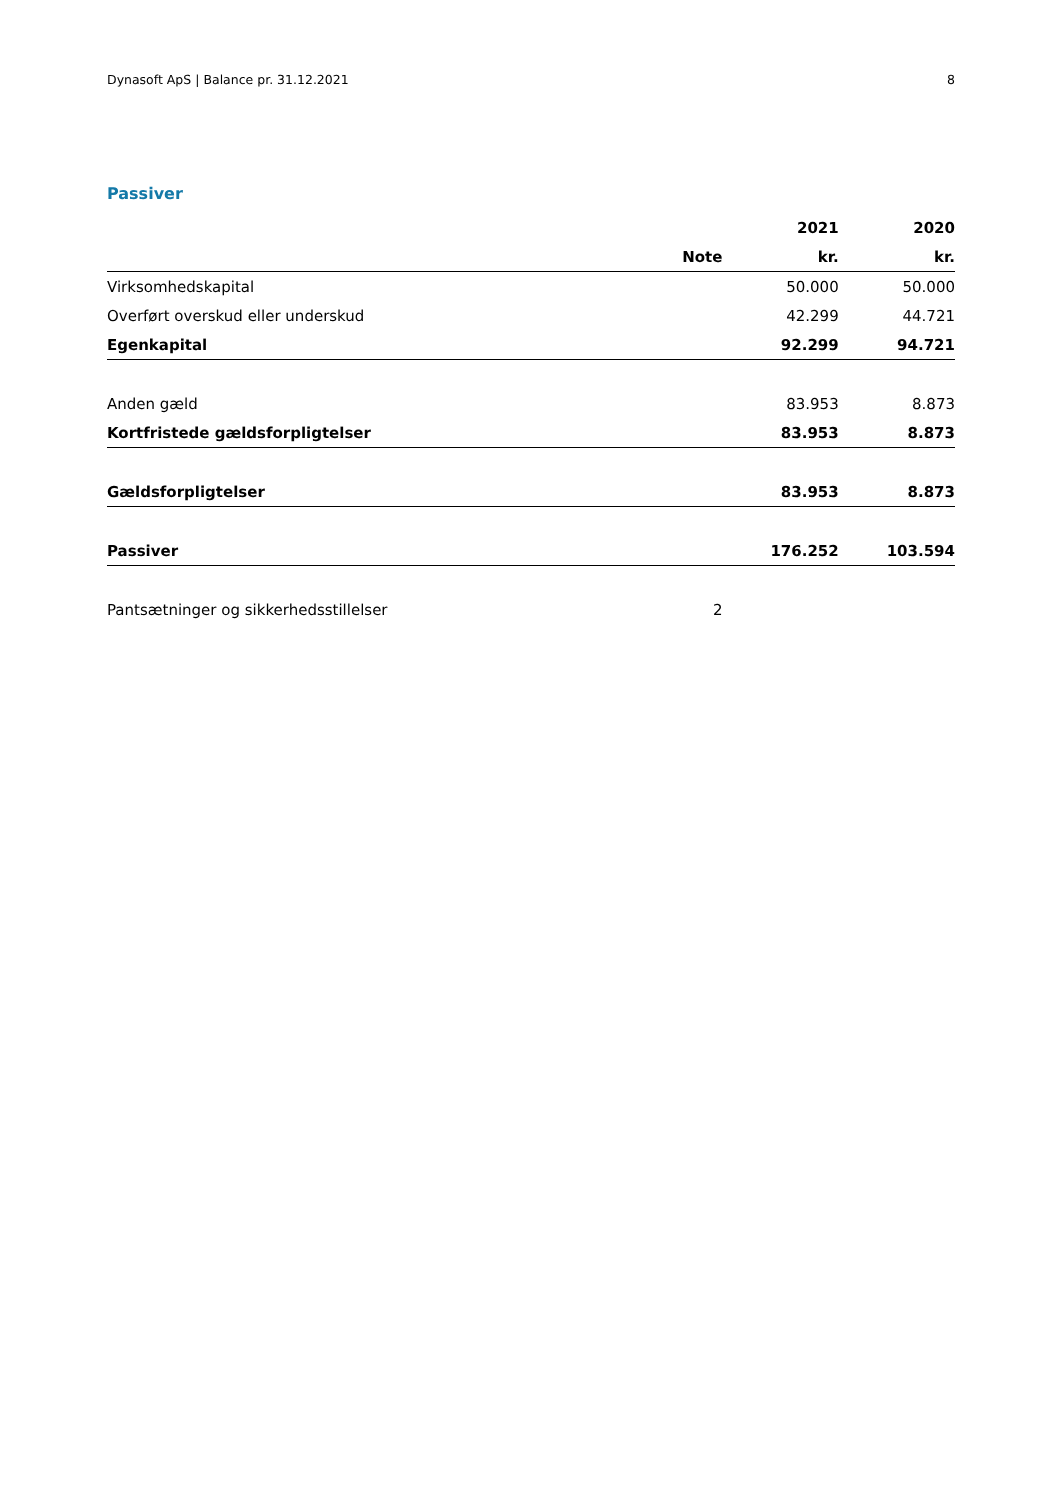Dynasoft ApS | Balance pr. 31.12.2021 8
Passiver
| | | 2021 | 2020 |
| --- | --- | --- | --- |
| | Note | kr. | kr. |
| Virksomhedskapital | | 50.000 | 50.000 |
| Overført overskud eller underskud | | 42.299 | 44.721 |
| Egenkapital | | 92.299 | 94.721 |
| Anden gæld | | 83.953 | 8.873 |
| Kortfristede gældsforpligtelser | | 83.953 | 8.873 |
| Gældsforpligtelser | | 83.953 | 8.873 |
| Passiver | | 176.252 | 103.594 |
| Pantsætninger og sikkerhedsstillelser | 2 | | |